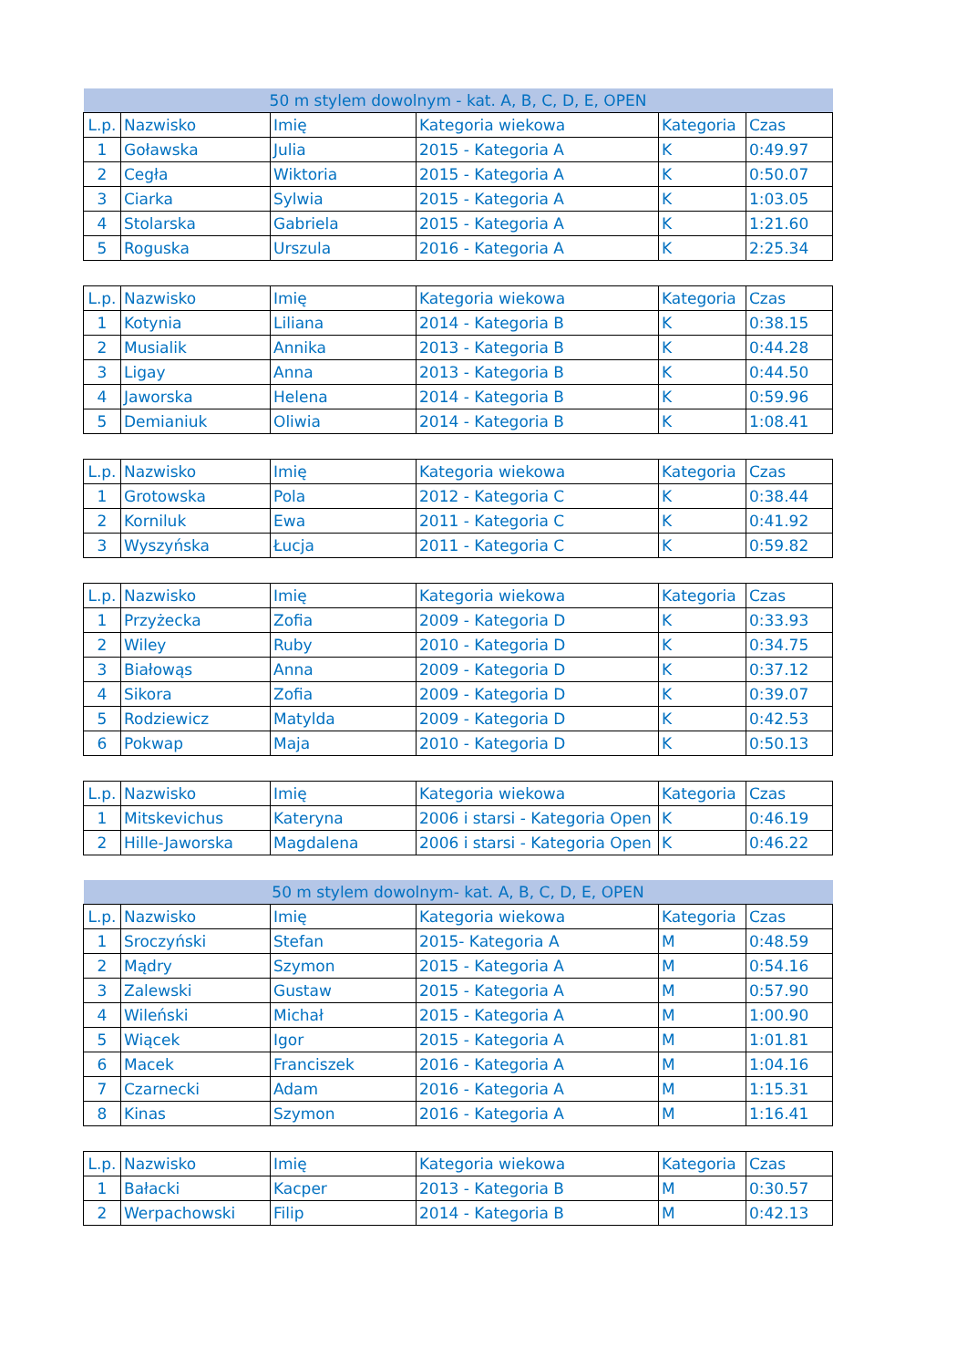| 50 m stylem dowolnym - kat. A, B, C, D, E, OPEN | | | | | |
| --- | --- | --- | --- | --- | --- |
| L.p. | Nazwisko | Imię | Kategoria wiekowa | Kategoria | Czas |
| 1 | Goławska | Julia | 2015 - Kategoria A | K | 0:49.97 |
| 2 | Cegła | Wiktoria | 2015 - Kategoria A | K | 0:50.07 |
| 3 | Ciarka | Sylwia | 2015 - Kategoria A | K | 1:03.05 |
| 4 | Stolarska | Gabriela | 2015 - Kategoria A | K | 1:21.60 |
| 5 | Roguska | Urszula | 2016 - Kategoria A | K | 2:25.34 |
| L.p. | Nazwisko | Imię | Kategoria wiekowa | Kategoria | Czas |
| --- | --- | --- | --- | --- | --- |
| 1 | Kotynia | Liliana | 2014 - Kategoria B | K | 0:38.15 |
| 2 | Musialik | Annika | 2013 - Kategoria B | K | 0:44.28 |
| 3 | Ligay | Anna | 2013 - Kategoria B | K | 0:44.50 |
| 4 | Jaworska | Helena | 2014 - Kategoria B | K | 0:59.96 |
| 5 | Demianiuk | Oliwia | 2014 - Kategoria B | K | 1:08.41 |
| L.p. | Nazwisko | Imię | Kategoria wiekowa | Kategoria | Czas |
| --- | --- | --- | --- | --- | --- |
| 1 | Grotowska | Pola | 2012 - Kategoria C | K | 0:38.44 |
| 2 | Korniluk | Ewa | 2011 - Kategoria C | K | 0:41.92 |
| 3 | Wyszyńska | Łucja | 2011 - Kategoria C | K | 0:59.82 |
| L.p. | Nazwisko | Imię | Kategoria wiekowa | Kategoria | Czas |
| --- | --- | --- | --- | --- | --- |
| 1 | Przyżecka | Zofia | 2009 - Kategoria D | K | 0:33.93 |
| 2 | Wiley | Ruby | 2010 - Kategoria D | K | 0:34.75 |
| 3 | Białowąs | Anna | 2009 - Kategoria D | K | 0:37.12 |
| 4 | Sikora | Zofia | 2009 - Kategoria D | K | 0:39.07 |
| 5 | Rodziewicz | Matylda | 2009 - Kategoria D | K | 0:42.53 |
| 6 | Pokwap | Maja | 2010 - Kategoria D | K | 0:50.13 |
| L.p. | Nazwisko | Imię | Kategoria wiekowa | Kategoria | Czas |
| --- | --- | --- | --- | --- | --- |
| 1 | Mitskevichus | Kateryna | 2006 i starsi - Kategoria Open | K | 0:46.19 |
| 2 | Hille-Jaworska | Magdalena | 2006 i starsi - Kategoria Open | K | 0:46.22 |
| 50 m stylem dowolnym- kat. A, B, C, D, E, OPEN | | | | | |
| --- | --- | --- | --- | --- | --- |
| L.p. | Nazwisko | Imię | Kategoria wiekowa | Kategoria | Czas |
| 1 | Sroczyński | Stefan | 2015- Kategoria A | M | 0:48.59 |
| 2 | Mądry | Szymon | 2015 - Kategoria A | M | 0:54.16 |
| 3 | Zalewski | Gustaw | 2015 - Kategoria A | M | 0:57.90 |
| 4 | Wileński | Michał | 2015 - Kategoria A | M | 1:00.90 |
| 5 | Wiącek | Igor | 2015 - Kategoria A | M | 1:01.81 |
| 6 | Macek | Franciszek | 2016 - Kategoria A | M | 1:04.16 |
| 7 | Czarnecki | Adam | 2016 - Kategoria A | M | 1:15.31 |
| 8 | Kinas | Szymon | 2016 - Kategoria A | M | 1:16.41 |
| L.p. | Nazwisko | Imię | Kategoria wiekowa | Kategoria | Czas |
| --- | --- | --- | --- | --- | --- |
| 1 | Bałacki | Kacper | 2013 - Kategoria B | M | 0:30.57 |
| 2 | Werpachowski | Filip | 2014 - Kategoria B | M | 0:42.13 |